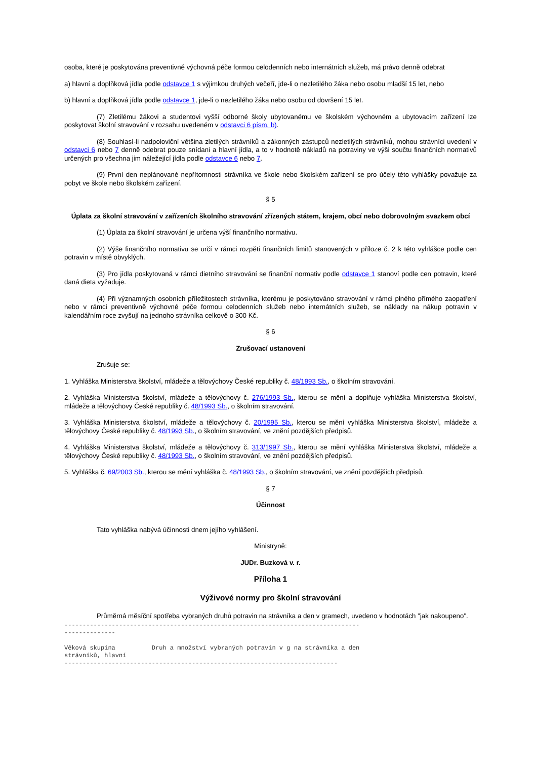osoba, které je poskytována preventivně výchovná péče formou celodenních nebo internátních služeb, má právo denně odebrat
a) hlavní a doplňková jídla podle odstavce 1 s výjimkou druhých večeří, jde-li o nezletilého žáka nebo osobu mladší 15 let, nebo
b) hlavní a doplňková jídla podle odstavce 1, jde-li o nezletilého žáka nebo osobu od dovršení 15 let.
(7) Zletilému žákovi a studentovi vyšší odborné školy ubytovanému ve školském výchovném a ubytovacím zařízení lze poskytovat školní stravování v rozsahu uvedeném v odstavci 6 písm. b).
(8) Souhlasí-li nadpoloviční většina zletilých strávníků a zákonných zástupců nezletilých strávníků, mohou strávníci uvedení v odstavci 6 nebo 7 denně odebrat pouze snídani a hlavní jídla, a to v hodnotě nákladů na potraviny ve výši součtu finančních normativů určených pro všechna jim náležející jídla podle odstavce 6 nebo 7.
(9) První den neplánované nepřítomnosti strávníka ve škole nebo školském zařízení se pro účely této vyhlášky považuje za pobyt ve škole nebo školském zařízení.
§ 5
Úplata za školní stravování v zařízeních školního stravování zřízených státem, krajem, obcí nebo dobrovolným svazkem obcí
(1) Úplata za školní stravování je určena výší finančního normativu.
(2) Výše finančního normativu se určí v rámci rozpětí finančních limitů stanovených v příloze č. 2 k této vyhlášce podle cen potravin v místě obvyklých.
(3) Pro jídla poskytovaná v rámci dietního stravování se finanční normativ podle odstavce 1 stanoví podle cen potravin, které daná dieta vyžaduje.
(4) Při významných osobních příležitostech strávníka, kterému je poskytováno stravování v rámci plného přímého zaopatření nebo v rámci preventivně výchovné péče formou celodenních služeb nebo internátních služeb, se náklady na nákup potravin v kalendářním roce zvyšují na jednoho strávníka celkově o 300 Kč.
§ 6
Zrušovací ustanovení
Zrušuje se:
1. Vyhláška Ministerstva školství, mládeže a tělovýchovy České republiky č. 48/1993 Sb., o školním stravování.
2. Vyhláška Ministerstva školství, mládeže a tělovýchovy č. 276/1993 Sb., kterou se mění a doplňuje vyhláška Ministerstva školství, mládeže a tělovýchovy České republiky č. 48/1993 Sb., o školním stravování.
3. Vyhláška Ministerstva školství, mládeže a tělovýchovy č. 20/1995 Sb., kterou se mění vyhláška Ministerstva školství, mládeže a tělovýchovy České republiky č. 48/1993 Sb., o školním stravování, ve znění pozdějších předpisů.
4. Vyhláška Ministerstva školství, mládeže a tělovýchovy č. 313/1997 Sb., kterou se mění vyhláška Ministerstva školství, mládeže a tělovýchovy České republiky č. 48/1993 Sb., o školním stravování, ve znění pozdějších předpisů.
5. Vyhláška č. 69/2003 Sb., kterou se mění vyhláška č. 48/1993 Sb., o školním stravování, ve znění pozdějších předpisů.
§ 7
Účinnost
Tato vyhláška nabývá účinnosti dnem jejího vyhlášení.
Ministryně:
JUDr. Buzková v. r.
Příloha 1
Výživové normy pro školní stravování
Průměrná měsíční spotřeba vybraných druhů potravin na strávníka a den v gramech, uvedeno v hodnotách "jak nakoupeno".
---------------------------------------------------------------------------------
--------------

Věková skupina          Druh a množství vybraných potravin v g na strávníka a den
strávníků, hlavní
---------------------------------------------------------------------------